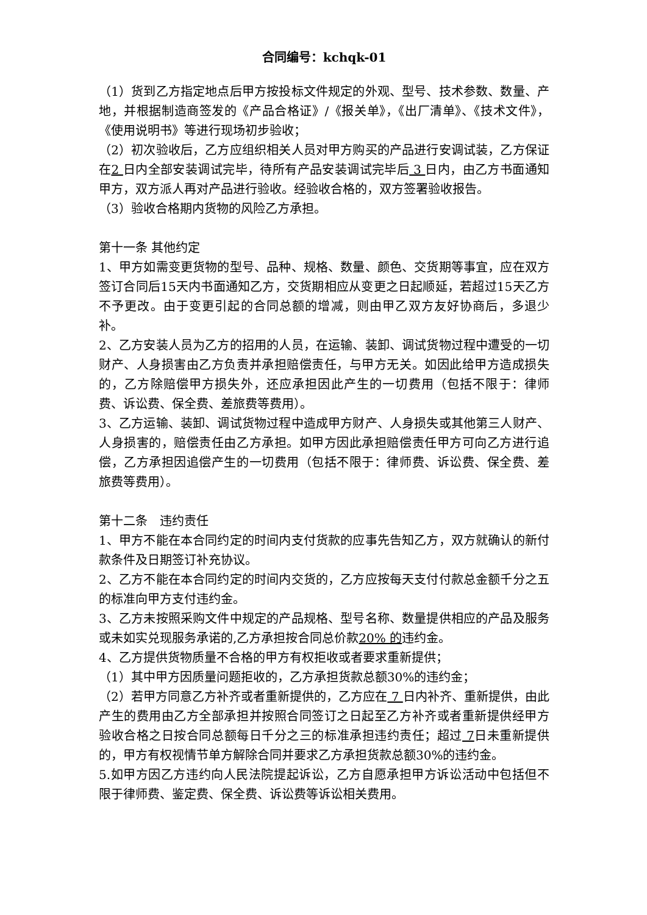合同编号：kchqk-01
（1）货到乙方指定地点后甲方按投标文件规定的外观、型号、技术参数、数量、产地，并根据制造商签发的《产品合格证》/《报关单》，《出厂清单》、《技术文件》，《使用说明书》等进行现场初步验收；
（2）初次验收后，乙方应组织相关人员对甲方购买的产品进行安调试装，乙方保证在2 日内全部安装调试完毕，待所有产品安装调试完毕后 3 日内，由乙方书面通知甲方，双方派人再对产品进行验收。经验收合格的，双方签署验收报告。
（3）验收合格期内货物的风险乙方承担。
第十一条 其他约定
1、甲方如需变更货物的型号、品种、规格、数量、颜色、交货期等事宜，应在双方签订合同后15天内书面通知乙方，交货期相应从变更之日起顺延，若超过15天乙方不予更改。由于变更引起的合同总额的增减，则由甲乙双方友好协商后，多退少补。
2、乙方安装人员为乙方的招用的人员，在运输、装卸、调试货物过程中遭受的一切财产、人身损害由乙方负责并承担赔偿责任，与甲方无关。如因此给甲方造成损失的，乙方除赔偿甲方损失外，还应承担因此产生的一切费用（包括不限于：律师费、诉讼费、保全费、差旅费等费用）。
3、乙方运输、装卸、调试货物过程中造成甲方财产、人身损失或其他第三人财产、人身损害的，赔偿责任由乙方承担。如甲方因此承担赔偿责任甲方可向乙方进行追偿，乙方承担因追偿产生的一切费用（包括不限于：律师费、诉讼费、保全费、差旅费等费用）。
第十二条　违约责任
1、甲方不能在本合同约定的时间内支付货款的应事先告知乙方，双方就确认的新付款条件及日期签订补充协议。
2、乙方不能在本合同约定的时间内交货的，乙方应按每天支付付款总金额千分之五的标准向甲方支付违约金。
3、乙方未按照采购文件中规定的产品规格、型号名称、数量提供相应的产品及服务或未如实兑现服务承诺的,乙方承担按合同总价款20% 的违约金。
4、乙方提供货物质量不合格的甲方有权拒收或者要求重新提供；
（1）其中甲方因质量问题拒收的，乙方承担货款总额30%的违约金；
（2）若甲方同意乙方补齐或者重新提供的，乙方应在 7 日内补齐、重新提供，由此产生的费用由乙方全部承担并按照合同签订之日起至乙方补齐或者重新提供经甲方验收合格之日按合同总额每日千分之三的标准承担违约责任；超过 7日未重新提供的，甲方有权视情节单方解除合同并要求乙方承担货款总额30%的违约金。
5.如甲方因乙方违约向人民法院提起诉讼，乙方自愿承担甲方诉讼活动中包括但不限于律师费、鉴定费、保全费、诉讼费等诉讼相关费用。